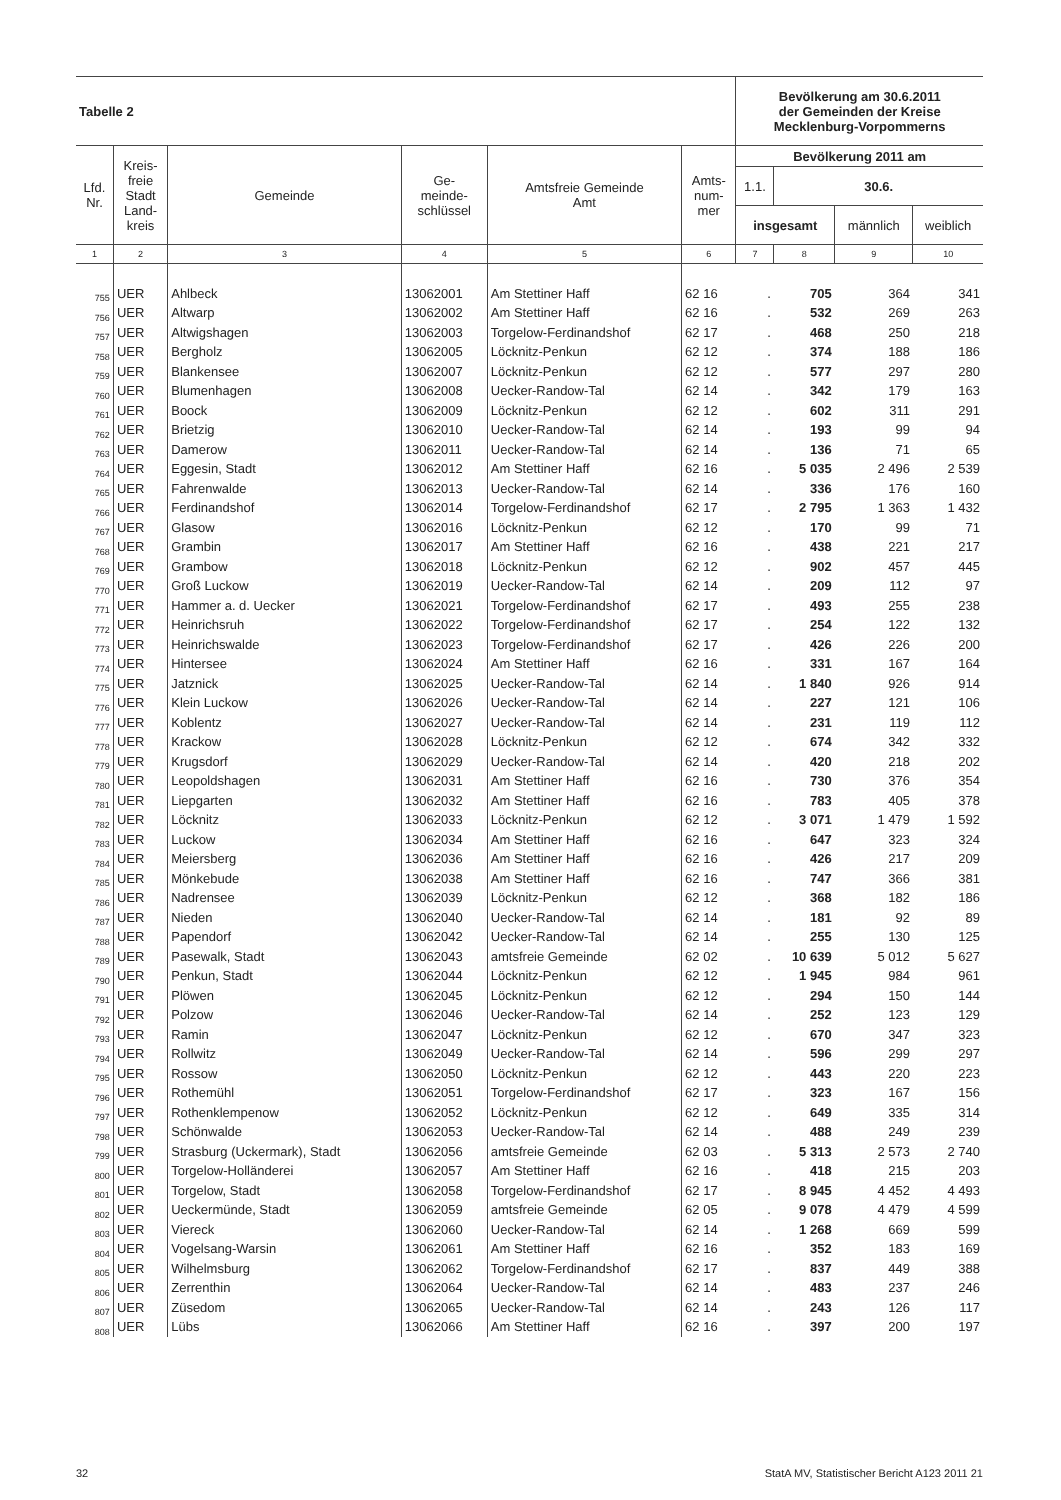| Tabelle 2 | | | | | | Bevölkerung am 30.6.2011 der Gemeinden der Kreise Mecklenburg-Vorpommerns | | | |
| --- | --- | --- | --- | --- | --- | --- | --- | --- | --- |
| Lfd. Nr. | Kreis- freie Stadt Land- kreis | Gemeinde | Ge- meinde- schlüssel | Amtsfreie Gemeinde Amt | Amts- num- mer | Bevölkerung 2011 am | | | |
| | | | | | | 1.1. | 30.6. | | |
| | | | | | | insgesamt | | männlich | weiblich |
| 1 | 2 | 3 | 4 | 5 | 6 | 7 | 8 | 9 | 10 |
| 755 | UER | Ahlbeck | 13062001 | Am Stettiner Haff | 62 16 | . | 705 | 364 | 341 |
| 756 | UER | Altwarp | 13062002 | Am Stettiner Haff | 62 16 | . | 532 | 269 | 263 |
| 757 | UER | Altwigshagen | 13062003 | Torgelow-Ferdinandshof | 62 17 | . | 468 | 250 | 218 |
| 758 | UER | Bergholz | 13062005 | Löcknitz-Penkun | 62 12 | . | 374 | 188 | 186 |
| 759 | UER | Blankensee | 13062007 | Löcknitz-Penkun | 62 12 | . | 577 | 297 | 280 |
| 760 | UER | Blumenhagen | 13062008 | Uecker-Randow-Tal | 62 14 | . | 342 | 179 | 163 |
| 761 | UER | Boock | 13062009 | Löcknitz-Penkun | 62 12 | . | 602 | 311 | 291 |
| 762 | UER | Brietzig | 13062010 | Uecker-Randow-Tal | 62 14 | . | 193 | 99 | 94 |
| 763 | UER | Damerow | 13062011 | Uecker-Randow-Tal | 62 14 | . | 136 | 71 | 65 |
| 764 | UER | Eggesin, Stadt | 13062012 | Am Stettiner Haff | 62 16 | . | 5 035 | 2 496 | 2 539 |
| 765 | UER | Fahrenwalde | 13062013 | Uecker-Randow-Tal | 62 14 | . | 336 | 176 | 160 |
| 766 | UER | Ferdinandshof | 13062014 | Torgelow-Ferdinandshof | 62 17 | . | 2 795 | 1 363 | 1 432 |
| 767 | UER | Glasow | 13062016 | Löcknitz-Penkun | 62 12 | . | 170 | 99 | 71 |
| 768 | UER | Grambin | 13062017 | Am Stettiner Haff | 62 16 | . | 438 | 221 | 217 |
| 769 | UER | Grambow | 13062018 | Löcknitz-Penkun | 62 12 | . | 902 | 457 | 445 |
| 770 | UER | Groß Luckow | 13062019 | Uecker-Randow-Tal | 62 14 | . | 209 | 112 | 97 |
| 771 | UER | Hammer a. d. Uecker | 13062021 | Torgelow-Ferdinandshof | 62 17 | . | 493 | 255 | 238 |
| 772 | UER | Heinrichsruh | 13062022 | Torgelow-Ferdinandshof | 62 17 | . | 254 | 122 | 132 |
| 773 | UER | Heinrichswalde | 13062023 | Torgelow-Ferdinandshof | 62 17 | . | 426 | 226 | 200 |
| 774 | UER | Hintersee | 13062024 | Am Stettiner Haff | 62 16 | . | 331 | 167 | 164 |
| 775 | UER | Jatznick | 13062025 | Uecker-Randow-Tal | 62 14 | . | 1 840 | 926 | 914 |
| 776 | UER | Klein Luckow | 13062026 | Uecker-Randow-Tal | 62 14 | . | 227 | 121 | 106 |
| 777 | UER | Koblentz | 13062027 | Uecker-Randow-Tal | 62 14 | . | 231 | 119 | 112 |
| 778 | UER | Krackow | 13062028 | Löcknitz-Penkun | 62 12 | . | 674 | 342 | 332 |
| 779 | UER | Krugsdorf | 13062029 | Uecker-Randow-Tal | 62 14 | . | 420 | 218 | 202 |
| 780 | UER | Leopoldshagen | 13062031 | Am Stettiner Haff | 62 16 | . | 730 | 376 | 354 |
| 781 | UER | Liepgarten | 13062032 | Am Stettiner Haff | 62 16 | . | 783 | 405 | 378 |
| 782 | UER | Löcknitz | 13062033 | Löcknitz-Penkun | 62 12 | . | 3 071 | 1 479 | 1 592 |
| 783 | UER | Luckow | 13062034 | Am Stettiner Haff | 62 16 | . | 647 | 323 | 324 |
| 784 | UER | Meiersberg | 13062036 | Am Stettiner Haff | 62 16 | . | 426 | 217 | 209 |
| 785 | UER | Mönkebude | 13062038 | Am Stettiner Haff | 62 16 | . | 747 | 366 | 381 |
| 786 | UER | Nadrensee | 13062039 | Löcknitz-Penkun | 62 12 | . | 368 | 182 | 186 |
| 787 | UER | Nieden | 13062040 | Uecker-Randow-Tal | 62 14 | . | 181 | 92 | 89 |
| 788 | UER | Papendorf | 13062042 | Uecker-Randow-Tal | 62 14 | . | 255 | 130 | 125 |
| 789 | UER | Pasewalk, Stadt | 13062043 | amtsfreie Gemeinde | 62 02 | . | 10 639 | 5 012 | 5 627 |
| 790 | UER | Penkun, Stadt | 13062044 | Löcknitz-Penkun | 62 12 | . | 1 945 | 984 | 961 |
| 791 | UER | Plöwen | 13062045 | Löcknitz-Penkun | 62 12 | . | 294 | 150 | 144 |
| 792 | UER | Polzow | 13062046 | Uecker-Randow-Tal | 62 14 | . | 252 | 123 | 129 |
| 793 | UER | Ramin | 13062047 | Löcknitz-Penkun | 62 12 | . | 670 | 347 | 323 |
| 794 | UER | Rollwitz | 13062049 | Uecker-Randow-Tal | 62 14 | . | 596 | 299 | 297 |
| 795 | UER | Rossow | 13062050 | Löcknitz-Penkun | 62 12 | . | 443 | 220 | 223 |
| 796 | UER | Rothemühl | 13062051 | Torgelow-Ferdinandshof | 62 17 | . | 323 | 167 | 156 |
| 797 | UER | Rothenklempenow | 13062052 | Löcknitz-Penkun | 62 12 | . | 649 | 335 | 314 |
| 798 | UER | Schönwalde | 13062053 | Uecker-Randow-Tal | 62 14 | . | 488 | 249 | 239 |
| 799 | UER | Strasburg (Uckermark), Stadt | 13062056 | amtsfreie Gemeinde | 62 03 | . | 5 313 | 2 573 | 2 740 |
| 800 | UER | Torgelow-Holländerei | 13062057 | Am Stettiner Haff | 62 16 | . | 418 | 215 | 203 |
| 801 | UER | Torgelow, Stadt | 13062058 | Torgelow-Ferdinandshof | 62 17 | . | 8 945 | 4 452 | 4 493 |
| 802 | UER | Ueckermünde, Stadt | 13062059 | amtsfreie Gemeinde | 62 05 | . | 9 078 | 4 479 | 4 599 |
| 803 | UER | Viereck | 13062060 | Uecker-Randow-Tal | 62 14 | . | 1 268 | 669 | 599 |
| 804 | UER | Vogelsang-Warsin | 13062061 | Am Stettiner Haff | 62 16 | . | 352 | 183 | 169 |
| 805 | UER | Wilhelmsburg | 13062062 | Torgelow-Ferdinandshof | 62 17 | . | 837 | 449 | 388 |
| 806 | UER | Zerrenthin | 13062064 | Uecker-Randow-Tal | 62 14 | . | 483 | 237 | 246 |
| 807 | UER | Züsedom | 13062065 | Uecker-Randow-Tal | 62 14 | . | 243 | 126 | 117 |
| 808 | UER | Lübs | 13062066 | Am Stettiner Haff | 62 16 | . | 397 | 200 | 197 |
32 StatA MV, Statistischer Bericht A123 2011 21